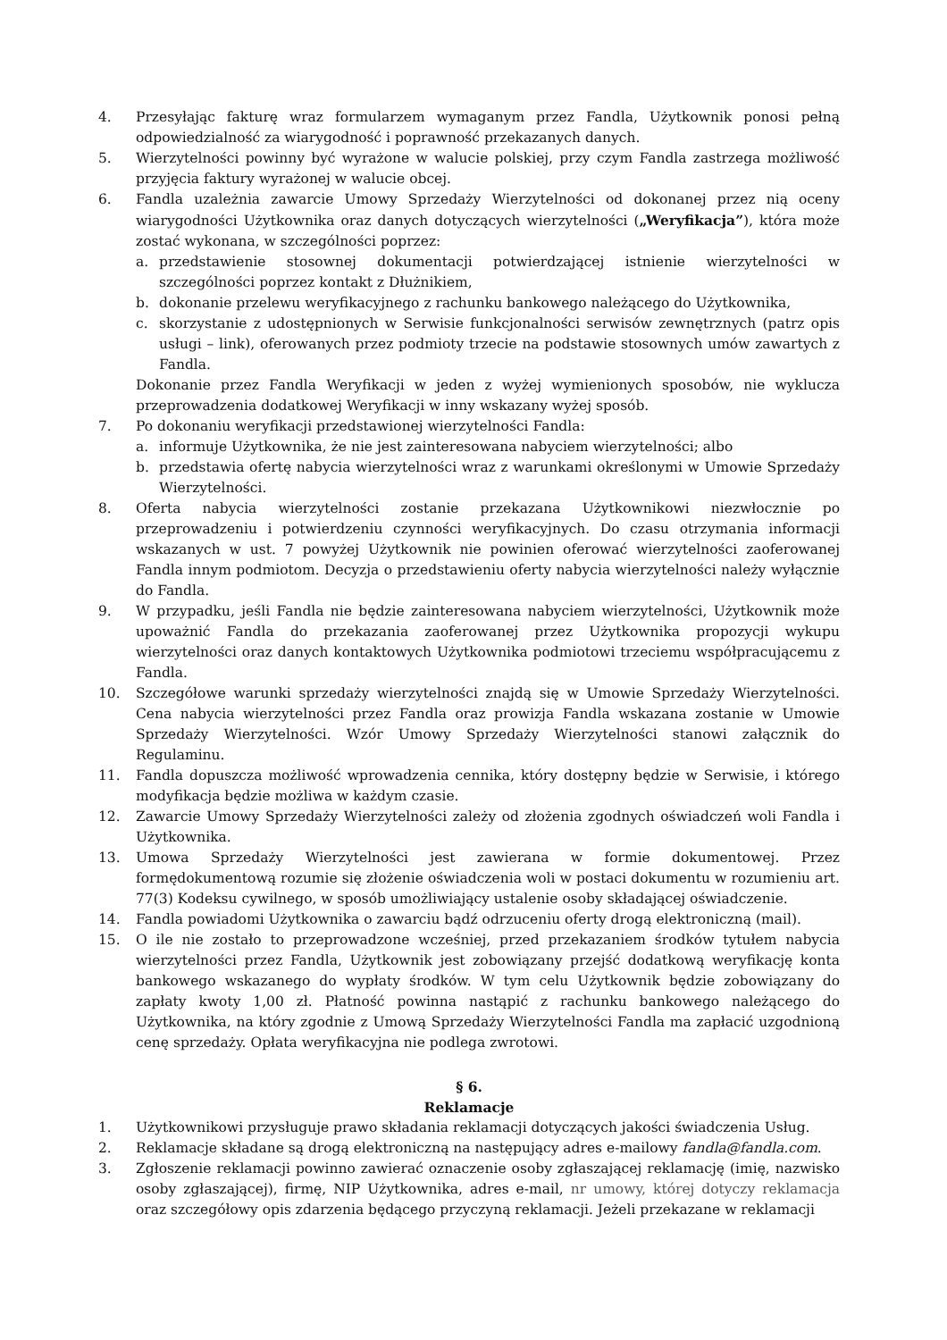4. Przesyłając fakturę wraz formularzem wymaganym przez Fandla, Użytkownik ponosi pełną odpowiedzialność za wiarygodność i poprawność przekazanych danych.
5. Wierzytelności powinny być wyrażone w walucie polskiej, przy czym Fandla zastrzega możliwość przyjęcia faktury wyrażonej w walucie obcej.
6. Fandla uzależnia zawarcie Umowy Sprzedaży Wierzytelności od dokonanej przez nią oceny wiarygodności Użytkownika oraz danych dotyczących wierzytelności („Weryfikacja”), która może zostać wykonana, w szczególności poprzez:
a. przedstawienie stosownej dokumentacji potwierdzającej istnienie wierzytelności w szczególności poprzez kontakt z Dłużnikiem,
b. dokonanie przelewu weryfikacyjnego z rachunku bankowego należącego do Użytkownika,
c. skorzystanie z udostępnionych w Serwisie funkcjonalności serwisów zewnętrznych (patrz opis usługi – link), oferowanych przez podmioty trzecie na podstawie stosownych umów zawartych z Fandla.
Dokonanie przez Fandla Weryfikacji w jeden z wyżej wymienionych sposobów, nie wyklucza przeprowadzenia dodatkowej Weryfikacji w inny wskazany wyżej sposób.
7. Po dokonaniu weryfikacji przedstawionej wierzytelności Fandla:
a. informuje Użytkownika, że nie jest zainteresowana nabyciem wierzytelności; albo
b. przedstawia ofertę nabycia wierzytelności wraz z warunkami określonymi w Umowie Sprzedaży Wierzytelności.
8. Oferta nabycia wierzytelności zostanie przekazana Użytkownikowi niezwłocznie po przeprowadzeniu i potwierdzeniu czynności weryfikacyjnych. Do czasu otrzymania informacji wskazanych w ust. 7 powyżej Użytkownik nie powinien oferować wierzytelności zaoferowanej Fandla innym podmiotom. Decyzja o przedstawieniu oferty nabycia wierzytelności należy wyłącznie do Fandla.
9. W przypadku, jeśli Fandla nie będzie zainteresowana nabyciem wierzytelności, Użytkownik może upoważnić Fandla do przekazania zaoferowanej przez Użytkownika propozycji wykupu wierzytelności oraz danych kontaktowych Użytkownika podmiotowi trzeciemu współpracującemu z Fandla.
10. Szczegółowe warunki sprzedaży wierzytelności znajdą się w Umowie Sprzedaży Wierzytelności. Cena nabycia wierzytelności przez Fandla oraz prowizja Fandla wskazana zostanie w Umowie Sprzedaży Wierzytelności. Wzór Umowy Sprzedaży Wierzytelności stanowi załącznik do Regulaminu.
11. Fandla dopuszcza możliwość wprowadzenia cennika, który dostępny będzie w Serwisie, i którego modyfikacja będzie możliwa w każdym czasie.
12. Zawarcie Umowy Sprzedaży Wierzytelności zależy od złożenia zgodnych oświadczeń woli Fandla i Użytkownika.
13. Umowa Sprzedaży Wierzytelności jest zawierana w formie dokumentowej. Przez formędokumentową rozumie się złożenie oświadczenia woli w postaci dokumentu w rozumieniu art. 77(3) Kodeksu cywilnego, w sposób umożliwiający ustalenie osoby składającej oświadczenie.
14. Fandla powiadomi Użytkownika o zawarciu bądź odrzuceniu oferty drogą elektroniczną (mail).
15. O ile nie zostało to przeprowadzone wcześniej, przed przekazaniem środków tytułem nabycia wierzytelności przez Fandla, Użytkownik jest zobowiązany przejść dodatkową weryfikację konta bankowego wskazanego do wypłaty środków. W tym celu Użytkownik będzie zobowiązany do zapłaty kwoty 1,00 zł. Płatność powinna nastąpić z rachunku bankowego należącego do Użytkownika, na który zgodnie z Umową Sprzedaży Wierzytelności Fandla ma zapłacić uzgodnioną cenę sprzedaży. Opłata weryfikacyjna nie podlega zwrotowi.
§ 6.
Reklamacje
1. Użytkownikowi przysługuje prawo składania reklamacji dotyczących jakości świadczenia Usług.
2. Reklamacje składane są drogą elektroniczną na następujący adres e-mailowy fandla@fandla.com.
3. Zgłoszenie reklamacji powinno zawierać oznaczenie osoby zgłaszającej reklamację (imię, nazwisko osoby zgłaszającej), firmę, NIP Użytkownika, adres e-mail, nr umowy, której dotyczy reklamacja oraz szczegółowy opis zdarzenia będącego przyczyną reklamacji. Jeżeli przekazane w reklamacji